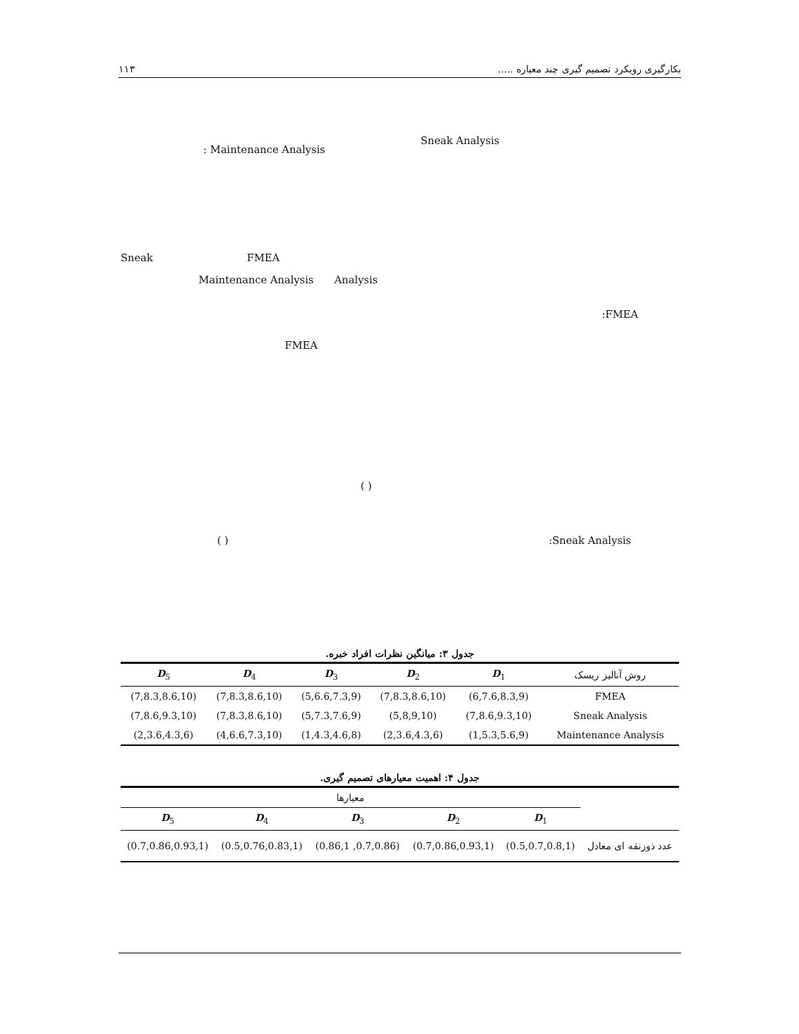بکارگیری رویکرد تصمیم گیری چند معیاره ..... ۱۱۳
Sneak Analysis
: Maintenance Analysis
Sneak FMEA
Maintenance Analysis Analysis
:FMEA
FMEA
( )
:Sneak Analysis
( )
جدول ۳: میانگین نظرات افراد خبره.
| روش آنالیز ریسک | D<sub>1</sub> | D<sub>2</sub> | D<sub>3</sub> | D<sub>4</sub> | D<sub>5</sub> |
| --- | --- | --- | --- | --- | --- |
| FMEA | (6,7.6,8.3,9) | (7,8.3,8.6,10) | (5,6.6,7.3,9) | (7,8.3,8.6,10) | (7,8.3,8.6,10) |
| Sneak Analysis | (7,8.6,9.3,10) | (5,8,9,10) | (5,7.3,7.6,9) | (7,8.3,8.6,10) | (7,8.6,9.3,10) |
| Maintenance Analysis | (1,5.3,5.6,9) | (2,3.6,4.3,6) | (1,4.3,4.6,8) | (4,6.6,7.3,10) | (2,3.6,4.3,6) |
جدول ۴: اهمیت معیارهای تصمیم گیری.
| | معیارها | | | | |
| --- | --- | --- | --- | --- | --- |
| | D<sub>1</sub> | D<sub>2</sub> | D<sub>3</sub> | D<sub>4</sub> | D<sub>5</sub> |
| عدد ذوزنقه ای معادل | (0.5,0.7,0.8,1) | (0.7,0.86,0.93,1) | (0.7,0.86, 0.86,1) | (0.5,0.76,0.83,1) | (0.7,0.86,0.93,1) |